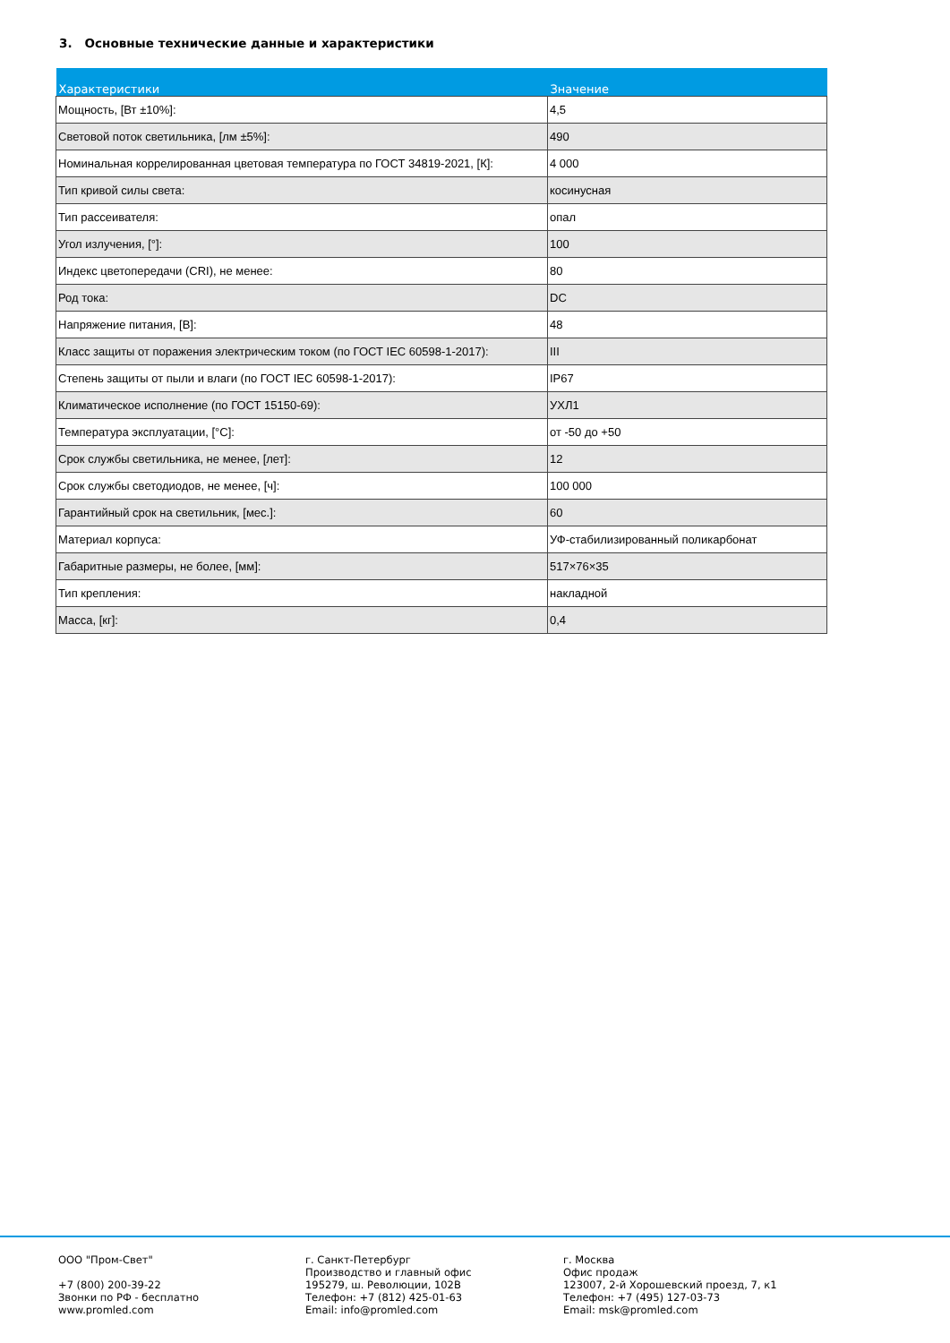3. Основные технические данные и характеристики
| Характеристики | Значение |
| --- | --- |
| Мощность, [Вт ±10%]: | 4,5 |
| Световой поток светильника, [лм ±5%]: | 490 |
| Номинальная коррелированная цветовая температура по ГОСТ 34819-2021, [К]: | 4 000 |
| Тип кривой силы света: | косинусная |
| Тип рассеивателя: | опал |
| Угол излучения, [°]: | 100 |
| Индекс цветопередачи (CRI), не менее: | 80 |
| Род тока: | DC |
| Напряжение питания, [В]: | 48 |
| Класс защиты от поражения электрическим током (по ГОСТ IEC 60598-1-2017): | III |
| Степень защиты от пыли и влаги (по ГОСТ IEC 60598-1-2017): | IP67 |
| Климатическое исполнение (по ГОСТ 15150-69): | УХЛ1 |
| Температура эксплуатации, [°С]: | от -50 до +50 |
| Срок службы светильника, не менее, [лет]: | 12 |
| Срок службы светодиодов, не менее, [ч]: | 100 000 |
| Гарантийный срок на светильник, [мес.]: | 60 |
| Материал корпуса: | УФ-стабилизированный поликарбонат |
| Габаритные размеры, не более, [мм]: | 517×76×35 |
| Тип крепления: | накладной |
| Масса, [кг]: | 0,4 |
ООО "Пром-Свет"
+7 (800) 200-39-22
Звонки по РФ - бесплатно
www.promled.com
г. Санкт-Петербург
Производство и главный офис
195279, ш. Революции, 102В
Телефон: +7 (812) 425-01-63
Email: info@promled.com
г. Москва
Офис продаж
123007, 2-й Хорошевский проезд, 7, к1
Телефон: +7 (495) 127-03-73
Email: msk@promled.com